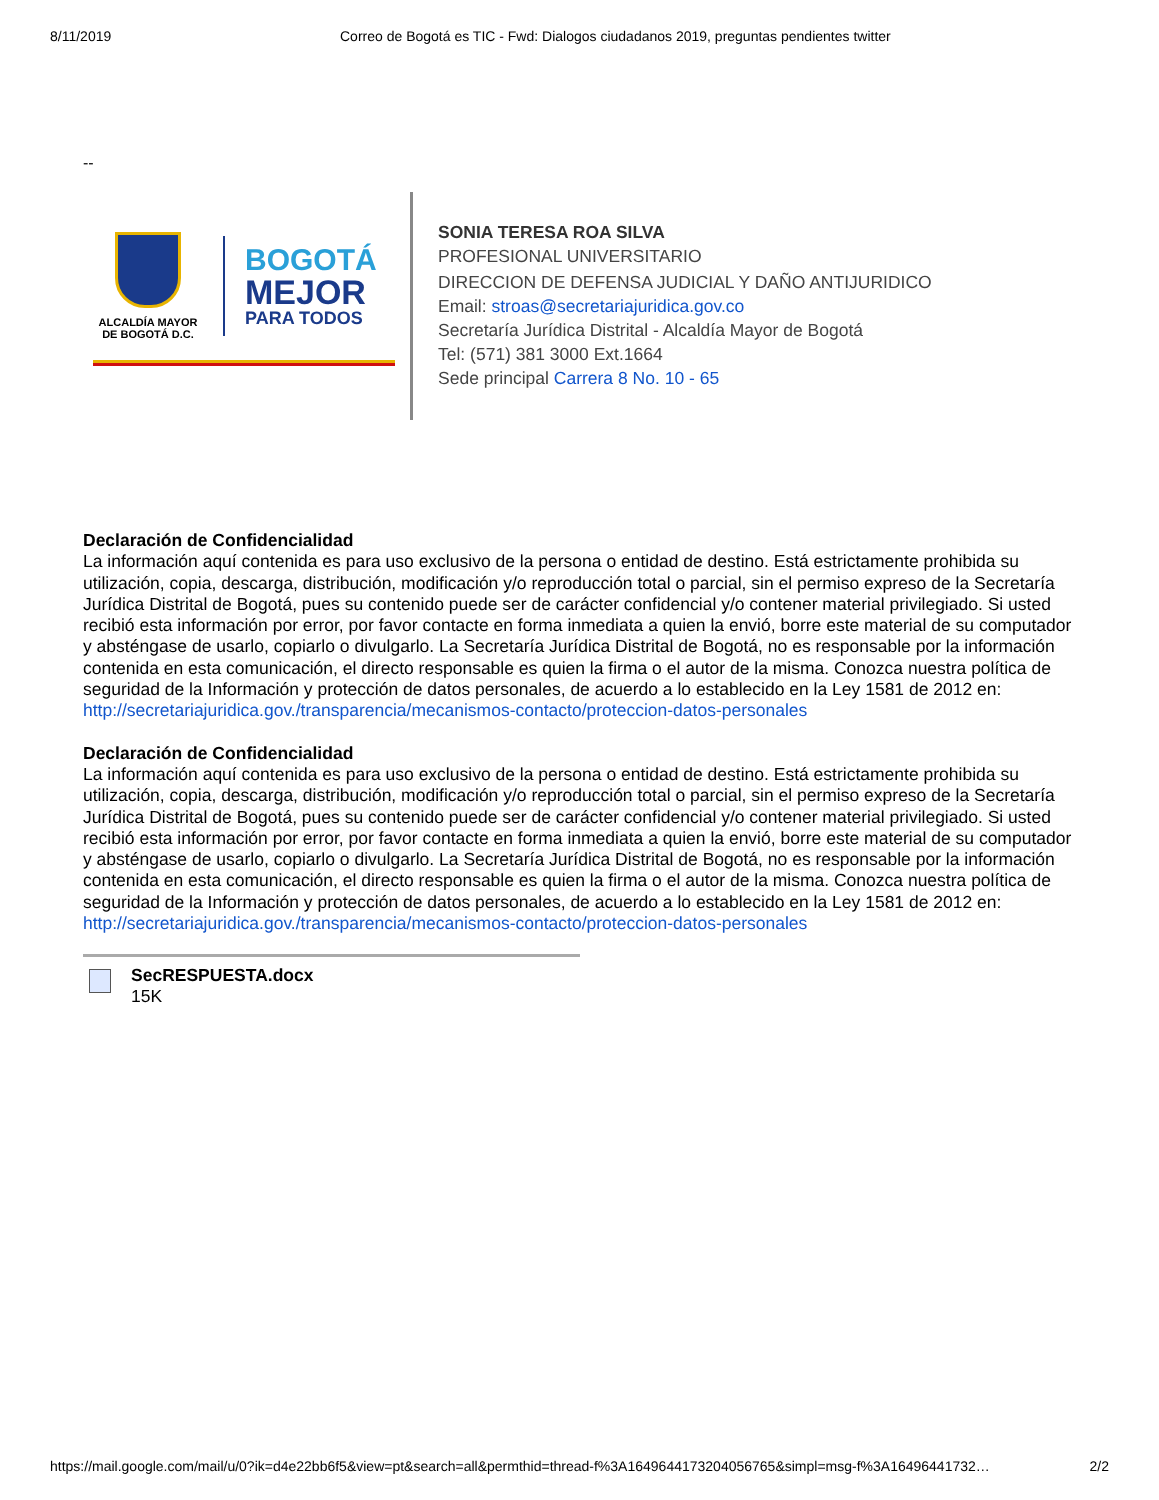8/11/2019 Correo de Bogotá es TIC - Fwd: Dialogos ciudadanos 2019, preguntas pendientes twitter
--
ALCALDÍA MAYOR DE BOGOTÁ D.C.
BOGOTÁ
MEJOR
PARA TODOS
SONIA TERESA ROA SILVA
PROFESIONAL UNIVERSITARIO
DIRECCION DE DEFENSA JUDICIAL Y DAÑO ANTIJURIDICO
Email: stroas@secretariajuridica.gov.co
Secretaría Jurídica Distrital - Alcaldía Mayor de Bogotá
Tel: (571) 381 3000 Ext.1664
Sede principal Carrera 8 No. 10 - 65
Declaración de Confidencialidad
La información aquí contenida es para uso exclusivo de la persona o entidad de destino. Está estrictamente prohibida su utilización, copia, descarga, distribución, modificación y/o reproducción total o parcial, sin el permiso expreso de la Secretaría Jurídica Distrital de Bogotá, pues su contenido puede ser de carácter confidencial y/o contener material privilegiado. Si usted recibió esta información por error, por favor contacte en forma inmediata a quien la envió, borre este material de su computador y absténgase de usarlo, copiarlo o divulgarlo. La Secretaría Jurídica Distrital de Bogotá, no es responsable por la información contenida en esta comunicación, el directo responsable es quien la firma o el autor de la misma. Conozca nuestra política de seguridad de la Información y protección de datos personales, de acuerdo a lo establecido en la Ley 1581 de 2012 en: http://secretariajuridica.gov./transparencia/mecanismos-contacto/proteccion-datos-personales
Declaración de Confidencialidad
La información aquí contenida es para uso exclusivo de la persona o entidad de destino. Está estrictamente prohibida su utilización, copia, descarga, distribución, modificación y/o reproducción total o parcial, sin el permiso expreso de la Secretaría Jurídica Distrital de Bogotá, pues su contenido puede ser de carácter confidencial y/o contener material privilegiado. Si usted recibió esta información por error, por favor contacte en forma inmediata a quien la envió, borre este material de su computador y absténgase de usarlo, copiarlo o divulgarlo. La Secretaría Jurídica Distrital de Bogotá, no es responsable por la información contenida en esta comunicación, el directo responsable es quien la firma o el autor de la misma. Conozca nuestra política de seguridad de la Información y protección de datos personales, de acuerdo a lo establecido en la Ley 1581 de 2012 en: http://secretariajuridica.gov./transparencia/mecanismos-contacto/proteccion-datos-personales
SecRESPUESTA.docx
15K
https://mail.google.com/mail/u/0?ik=d4e22bb6f5&view=pt&search=all&permthid=thread-f%3A1649644173204056765&simpl=msg-f%3A16496441732… 2/2